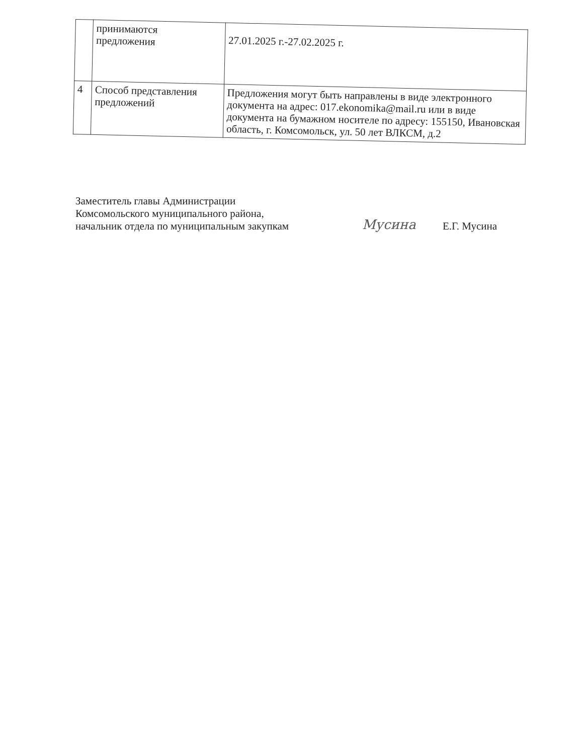| | принимаются предложения | 27.01.2025 г.-27.02.2025 г. |
| 4 | Способ представления предложений | Предложения могут быть направлены в виде электронного документа на адрес: 017.ekonomika@mail.ru или в виде документа на бумажном носителе по адресу: 155150, Ивановская область, г. Комсомольск, ул. 50 лет ВЛКСМ, д.2 |
Заместитель главы Администрации
Комсомольского муниципального района,
начальник отдела по муниципальным закупкам
Мусина
Е.Г. Мусина